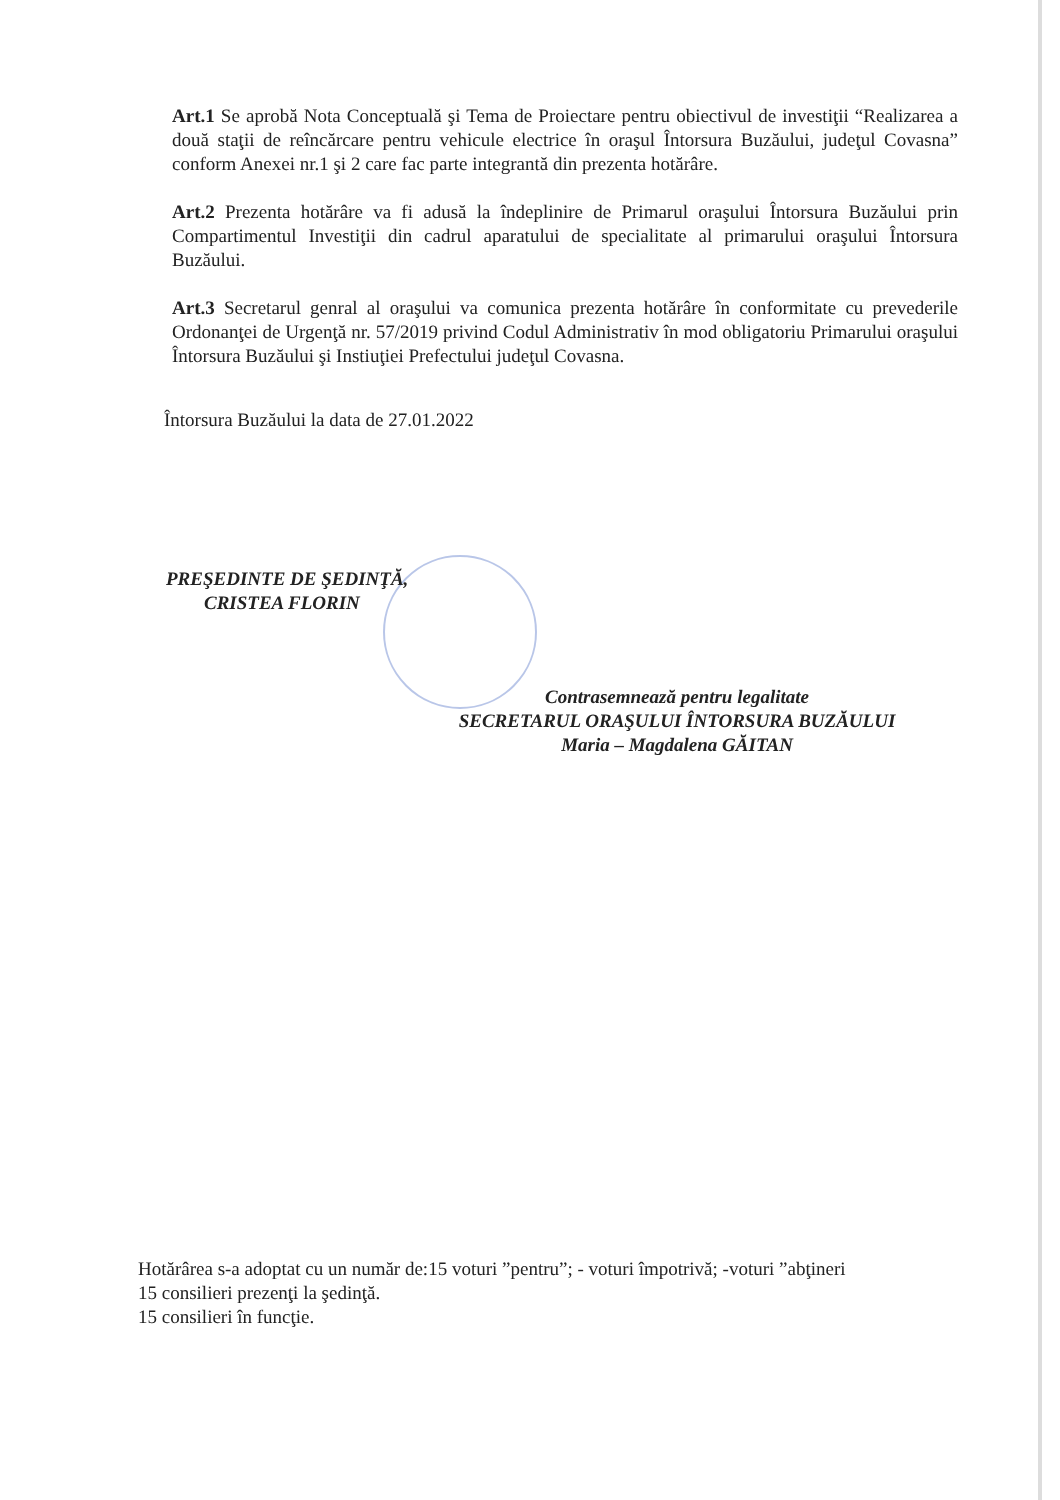Art.1 Se aprobă Nota Conceptuală şi Tema de Proiectare pentru obiectivul de investiţii “Realizarea a două staţii de reîncărcare pentru vehicule electrice în oraşul Întorsura Buzăului, judeţul Covasna” conform Anexei nr.1 şi 2 care fac parte integrantă din prezenta hotărâre.
Art.2 Prezenta hotărâre va fi adusă la îndeplinire de Primarul oraşului Întorsura Buzăului prin Compartimentul Investiţii din cadrul aparatului de specialitate al primarului oraşului Întorsura Buzăului.
Art.3 Secretarul genral al oraşului va comunica prezenta hotărâre în conformitate cu prevederile Ordonanţei de Urgenţă nr. 57/2019 privind Codul Administrativ în mod obligatoriu Primarului oraşului Întorsura Buzăului şi Instiuţiei Prefectului judeţul Covasna.
Întorsura Buzăului la data de 27.01.2022
PREŞEDINTE DE ŞEDINŢĂ,
CRISTEA FLORIN
Contrasemnează pentru legalitate
SECRETARUL ORAŞULUI ÎNTORSURA BUZĂULUI
Maria – Magdalena GĂITAN
Hotărârea s-a adoptat cu un număr de:15 voturi ”pentru”; - voturi împotrivă; -voturi ”abţineri
15 consilieri prezenţi la şedinţă.
15 consilieri în funcţie.